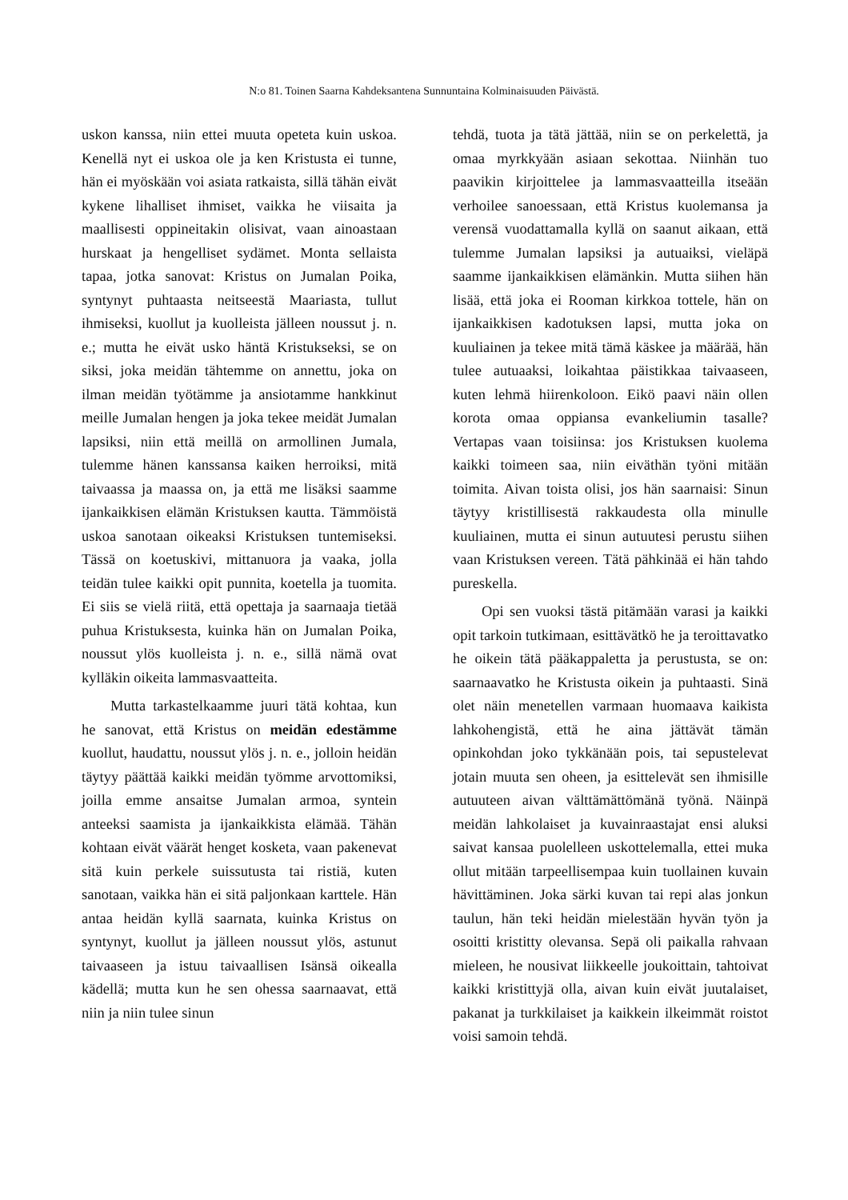N:o 81. Toinen Saarna Kahdeksantena Sunnuntaina Kolminaisuuden Päivästä.
uskon kanssa, niin ettei muuta opeteta kuin uskoa. Kenellä nyt ei uskoa ole ja ken Kristusta ei tunne, hän ei myöskään voi asiata ratkaista, sillä tähän eivät kykene lihalliset ihmiset, vaikka he viisaita ja maallisesti oppineitakin olisivat, vaan ainoastaan hurskaat ja hengelliset sydämet. Monta sellaista tapaa, jotka sanovat: Kristus on Jumalan Poika, syntynyt puhtaasta neitseestä Maariasta, tullut ihmiseksi, kuollut ja kuolleista jälleen noussut j. n. e.; mutta he eivät usko häntä Kristukseksi, se on siksi, joka meidän tähtemme on annettu, joka on ilman meidän työtämme ja ansiotamme hankkinut meille Jumalan hengen ja joka tekee meidät Jumalan lapsiksi, niin että meillä on armollinen Jumala, tulemme hänen kanssansa kaiken herroiksi, mitä taivaassa ja maassa on, ja että me lisäksi saamme ijankaikkisen elämän Kristuksen kautta. Tämmöistä uskoa sanotaan oikeaksi Kristuksen tuntemiseksi. Tässä on koetuskivi, mittanuora ja vaaka, jolla teidän tulee kaikki opit punnita, koetella ja tuomita. Ei siis se vielä riitä, että opettaja ja saarnaaja tietää puhua Kristuksesta, kuinka hän on Jumalan Poika, noussut ylös kuolleista j. n. e., sillä nämä ovat kylläkin oikeita lammasvaatteita.
Mutta tarkastelkaamme juuri tätä kohtaa, kun he sanovat, että Kristus on meidän edestämme kuollut, haudattu, noussut ylös j. n. e., jolloin heidän täytyy päättää kaikki meidän työmme arvottomiksi, joilla emme ansaitse Jumalan armoa, syntein anteeksi saamista ja ijankaikkista elämää. Tähän kohtaan eivät väärät henget kosketa, vaan pakenevat sitä kuin perkele suissutusta tai ristiä, kuten sanotaan, vaikka hän ei sitä paljonkaan karttele. Hän antaa heidän kyllä saarnata, kuinka Kristus on syntynyt, kuollut ja jälleen noussut ylös, astunut taivaaseen ja istuu taivaallisen Isänsä oikealla kädellä; mutta kun he sen ohessa saarnaavat, että niin ja niin tulee sinun
tehdä, tuota ja tätä jättää, niin se on perkelettä, ja omaa myrkkyään asiaan sekottaa. Niinhän tuo paavikin kirjoittelee ja lammasvaatteilla itseään verhoilee sanoessaan, että Kristus kuolemansa ja verensä vuodattamalla kyllä on saanut aikaan, että tulemme Jumalan lapsiksi ja autuaiksi, vieläpä saamme ijankaikkisen elämänkin. Mutta siihen hän lisää, että joka ei Rooman kirkkoa tottele, hän on ijankaikkisen kadotuksen lapsi, mutta joka on kuuliainen ja tekee mitä tämä käskee ja määrää, hän tulee autuaaksi, loikahtaa päistikkaa taivaaseen, kuten lehmä hiirenkoloon. Eikö paavi näin ollen korota omaa oppiansa evankeliumin tasalle? Vertapas vaan toisiinsa: jos Kristuksen kuolema kaikki toimeen saa, niin eiväthän työni mitään toimita. Aivan toista olisi, jos hän saarnaisi: Sinun täytyy kristillisestä rakkaudesta olla minulle kuuliainen, mutta ei sinun autuutesi perustu siihen vaan Kristuksen vereen. Tätä pähkinää ei hän tahdo pureskella.
Opi sen vuoksi tästä pitämään varasi ja kaikki opit tarkoin tutkimaan, esittävätkö he ja teroittavatko he oikein tätä pääkappaletta ja perustusta, se on: saarnaavatko he Kristusta oikein ja puhtaasti. Sinä olet näin menetellen varmaan huomaava kaikista lahkohengistä, että he aina jättävät tämän opinkohdan joko tykkänään pois, tai sepustelevat jotain muuta sen oheen, ja esittelevät sen ihmisille autuuteen aivan välttämättömänä työnä. Näinpä meidän lahkolaiset ja kuvainraastajat ensi aluksi saivat kansaa puolelleen uskottelemalla, ettei muka ollut mitään tarpeellisempaa kuin tuollainen kuvain hävittäminen. Joka särki kuvan tai repi alas jonkun taulun, hän teki heidän mielestään hyvän työn ja osoitti kristitty olevansa. Sepä oli paikalla rahvaan mieleen, he nousivat liikkeelle joukoittain, tahtoivat kaikki kristittyjä olla, aivan kuin eivät juutalaiset, pakanat ja turkkilaiset ja kaikkein ilkeimmät roistot voisi samoin tehdä.